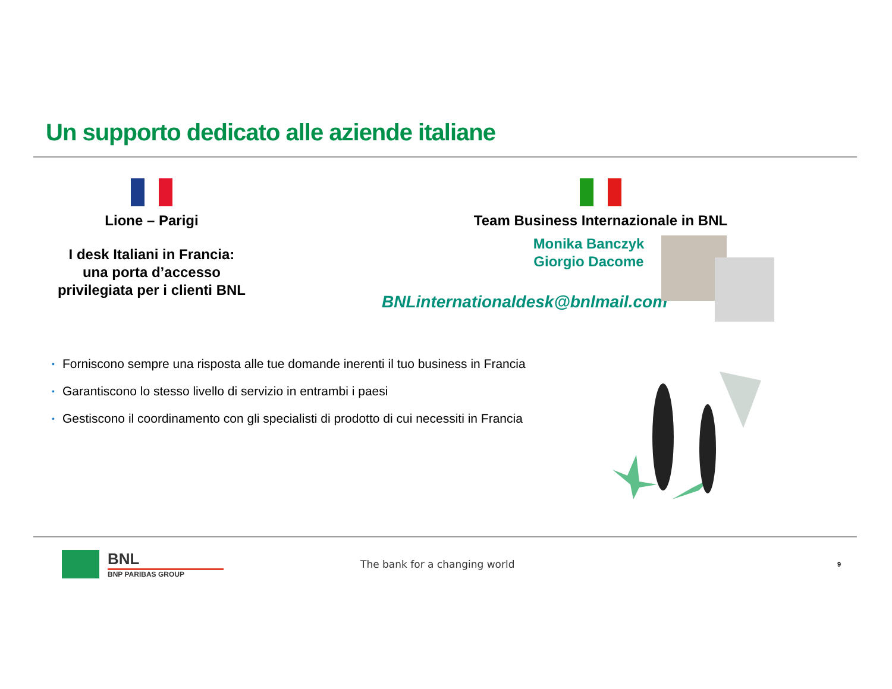Un supporto dedicato alle aziende italiane
Lione – Parigi
I desk Italiani in Francia:
una porta d’accesso
privilegiata per i clienti BNL
Team Business Internazionale in BNL
Monika Banczyk
Giorgio Dacome
BNLinternationaldesk@bnlmail.com
• Forniscono sempre una risposta alle tue domande inerenti il tuo business in Francia
• Garantiscono lo stesso livello di servizio in entrambi i paesi
• Gestiscono il coordinamento con gli specialisti di prodotto di cui necessiti in Francia
BNL
BNP PARIBAS GROUP
The bank for a changing world
9